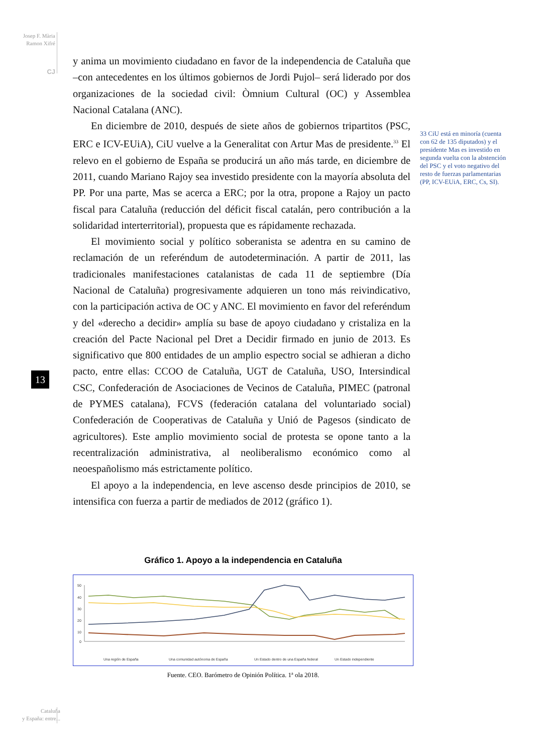Josep F. Mària
Ramon Xifré
CJ
13
y anima un movimiento ciudadano en favor de la independencia de Cataluña que –con antecedentes en los últimos gobiernos de Jordi Pujol– será liderado por dos organizaciones de la sociedad civil: Òmnium Cultural (OC) y Assemblea Nacional Catalana (ANC).
En diciembre de 2010, después de siete años de gobiernos tripartitos (PSC, ERC e ICV-EUiA), CiU vuelve a la Generalitat con Artur Mas de presidente.<sup>33</sup> El relevo en el gobierno de España se producirá un año más tarde, en diciembre de 2011, cuando Mariano Rajoy sea investido presidente con la mayoría absoluta del PP. Por una parte, Mas se acerca a ERC; por la otra, propone a Rajoy un pacto fiscal para Cataluña (reducción del déficit fiscal catalán, pero contribución a la solidaridad interterritorial), propuesta que es rápidamente rechazada.
El movimiento social y político soberanista se adentra en su camino de reclamación de un referéndum de autodeterminación. A partir de 2011, las tradicionales manifestaciones catalanistas de cada 11 de septiembre (Día Nacional de Cataluña) progresivamente adquieren un tono más reivindicativo, con la participación activa de OC y ANC. El movimiento en favor del referéndum y del «derecho a decidir» amplía su base de apoyo ciudadano y cristaliza en la creación del Pacte Nacional pel Dret a Decidir firmado en junio de 2013. Es significativo que 800 entidades de un amplio espectro social se adhieran a dicho pacto, entre ellas: CCOO de Cataluña, UGT de Cataluña, USO, Intersindical CSC, Confederación de Asociaciones de Vecinos de Cataluña, PIMEC (patronal de PYMES catalana), FCVS (federación catalana del voluntariado social) Confederación de Cooperativas de Cataluña y Unió de Pagesos (sindicato de agricultores). Este amplio movimiento social de protesta se opone tanto a la recentralización administrativa, al neoliberalismo económico como al neoespañolismo más estrictamente político.
El apoyo a la independencia, en leve ascenso desde principios de 2010, se intensifica con fuerza a partir de mediados de 2012 (gráfico 1).
33 CiU está en minoría (cuenta con 62 de 135 diputados) y el presidente Mas es investido en segunda vuelta con la abstención del PSC y el voto negativo del resto de fuerzas parlamentarias (PP, ICV-EUiA, ERC, Cs, SI).
Gráfico 1. Apoyo a la independencia en Cataluña
50
40
30
20
10
0
Una región de España
Una comunidad autónoma de España
Un Estado dentro de una España federal
Un Estado independiente
Fuente. CEO. Barómetro de Opinión Política. 1ª ola 2018.
Cataluña
y España: entre...